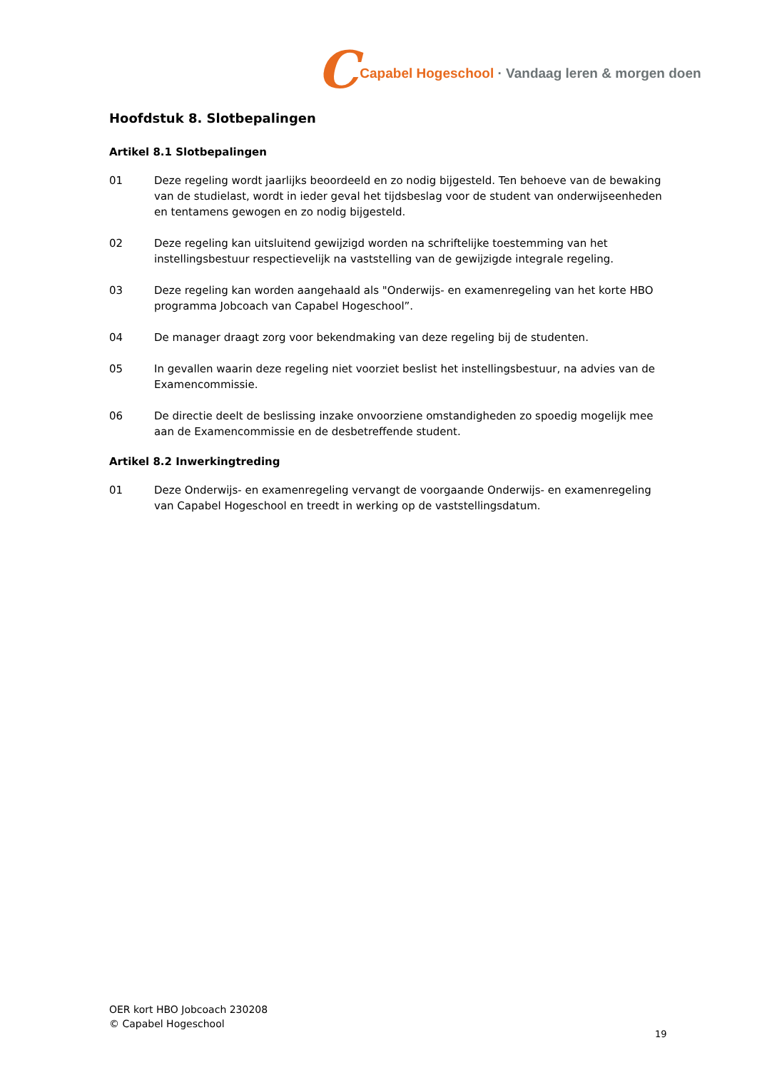C Capabel Hogeschool · Vandaag leren & morgen doen
Hoofdstuk 8. Slotbepalingen
Artikel 8.1 Slotbepalingen
01 Deze regeling wordt jaarlijks beoordeeld en zo nodig bijgesteld. Ten behoeve van de bewaking van de studielast, wordt in ieder geval het tijdsbeslag voor de student van onderwijseenheden en tentamens gewogen en zo nodig bijgesteld.
02 Deze regeling kan uitsluitend gewijzigd worden na schriftelijke toestemming van het instellingsbestuur respectievelijk na vaststelling van de gewijzigde integrale regeling.
03 Deze regeling kan worden aangehaald als "Onderwijs- en examenregeling van het korte HBO programma Jobcoach van Capabel Hogeschool”.
04 De manager draagt zorg voor bekendmaking van deze regeling bij de studenten.
05 In gevallen waarin deze regeling niet voorziet beslist het instellingsbestuur, na advies van de Examencommissie.
06 De directie deelt de beslissing inzake onvoorziene omstandigheden zo spoedig mogelijk mee aan de Examencommissie en de desbetreffende student.
Artikel 8.2 Inwerkingtreding
01 Deze Onderwijs- en examenregeling vervangt de voorgaande Onderwijs- en examenregeling van Capabel Hogeschool en treedt in werking op de vaststellingsdatum.
OER kort HBO Jobcoach 230208
© Capabel Hogeschool
19